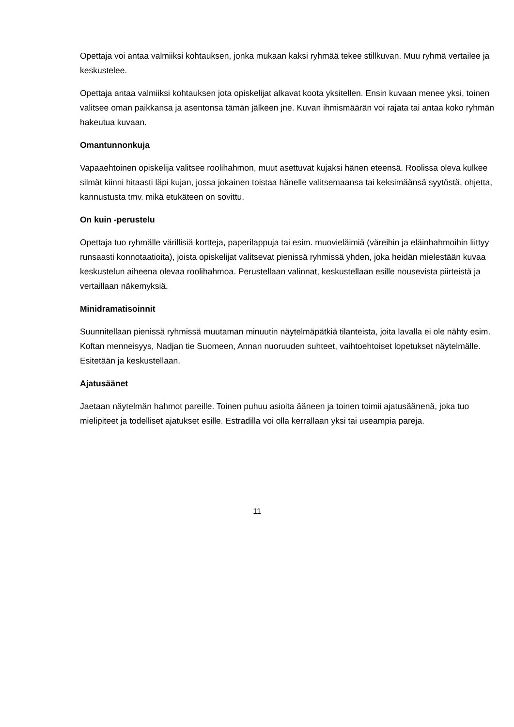Opettaja voi antaa valmiiksi kohtauksen, jonka mukaan kaksi ryhmää tekee stillkuvan. Muu ryhmä vertailee ja keskustelee.
Opettaja antaa valmiiksi kohtauksen jota opiskelijat alkavat koota yksitellen. Ensin kuvaan menee yksi, toinen valitsee oman paikkansa ja asentonsa tämän jälkeen jne. Kuvan ihmismäärän voi rajata tai antaa koko ryhmän hakeutua kuvaan.
Omantunnonkuja
Vapaaehtoinen opiskelija valitsee roolihahmon, muut asettuvat kujaksi hänen eteensä. Roolissa oleva kulkee silmät kiinni hitaasti läpi kujan, jossa jokainen toistaa hänelle valitsemaansa tai keksimäänsä syytöstä, ohjetta, kannustusta tmv. mikä etukäteen on sovittu.
On kuin -perustelu
Opettaja tuo ryhmälle värillisiä kortteja, paperilappuja tai esim. muovieläimiä (väreihin ja eläinhahmoihin liittyy runsaasti konnotaatioita), joista opiskelijat valitsevat pienissä ryhmissä yhden, joka heidän mielestään kuvaa keskustelun aiheena olevaa roolihahmoa. Perustellaan valinnat, keskustellaan esille nousevista piirteistä ja vertaillaan näkemyksiä.
Minidramatisoinnit
Suunnitellaan pienissä ryhmissä muutaman minuutin näytelmäpätkiä tilanteista, joita lavalla ei ole nähty esim. Koftan menneisyys, Nadjan tie Suomeen, Annan nuoruuden suhteet, vaihtoehtoiset lopetukset näytelmälle. Esitetään ja keskustellaan.
Ajatusäänet
Jaetaan näytelmän hahmot pareille. Toinen puhuu asioita ääneen ja toinen toimii ajatusäänenä, joka tuo mielipiteet ja todelliset ajatukset esille. Estradilla voi olla kerrallaan yksi tai useampia pareja.
11